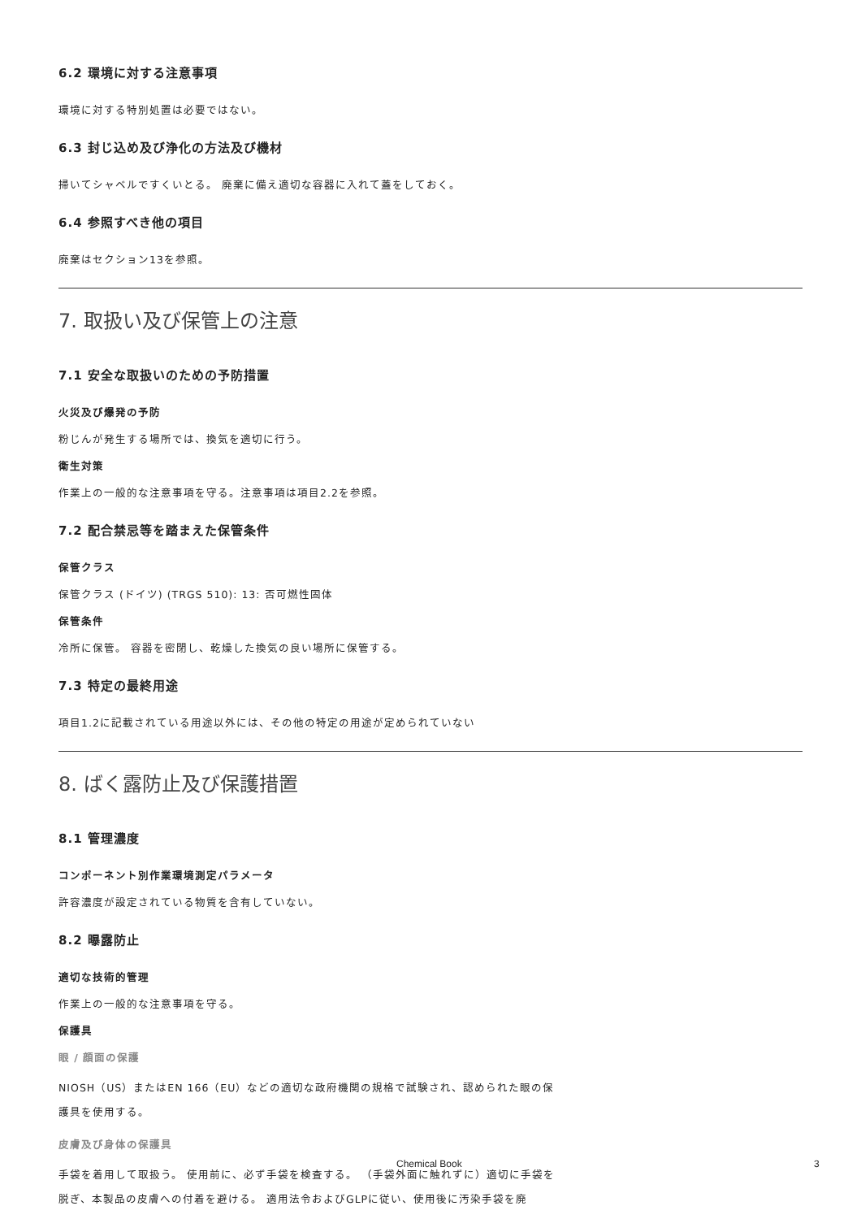6.2 環境に対する注意事項
環境に対する特別処置は必要ではない。
6.3 封じ込め及び浄化の方法及び機材
掃いてシャベルですくいとる。 廃棄に備え適切な容器に入れて蓋をしておく。
6.4 参照すべき他の項目
廃棄はセクション13を参照。
7. 取扱い及び保管上の注意
7.1 安全な取扱いのための予防措置
火災及び爆発の予防
粉じんが発生する場所では、換気を適切に行う。
衛生対策
作業上の一般的な注意事項を守る。注意事項は項目2.2を参照。
7.2 配合禁忌等を踏まえた保管条件
保管クラス
保管クラス (ドイツ) (TRGS 510): 13: 否可燃性固体
保管条件
冷所に保管。 容器を密閉し、乾燥した換気の良い場所に保管する。
7.3 特定の最終用途
項目1.2に記載されている用途以外には、その他の特定の用途が定められていない
8. ばく露防止及び保護措置
8.1 管理濃度
コンポーネント別作業環境測定パラメータ
許容濃度が設定されている物質を含有していない。
8.2 曝露防止
適切な技術的管理
作業上の一般的な注意事項を守る。
保護具
眼 / 顔面の保護
NIOSH（US）またはEN 166（EU）などの適切な政府機関の規格で試験され、認められた眼の保護具を使用する。
皮膚及び身体の保護具
手袋を着用して取扱う。 使用前に、必ず手袋を検査する。 （手袋外面に触れずに）適切に手袋を脱ぎ、本製品の皮膚への付着を避ける。 適用法令およびGLPに従い、使用後に汚染手袋を廃
Chemical Book 3